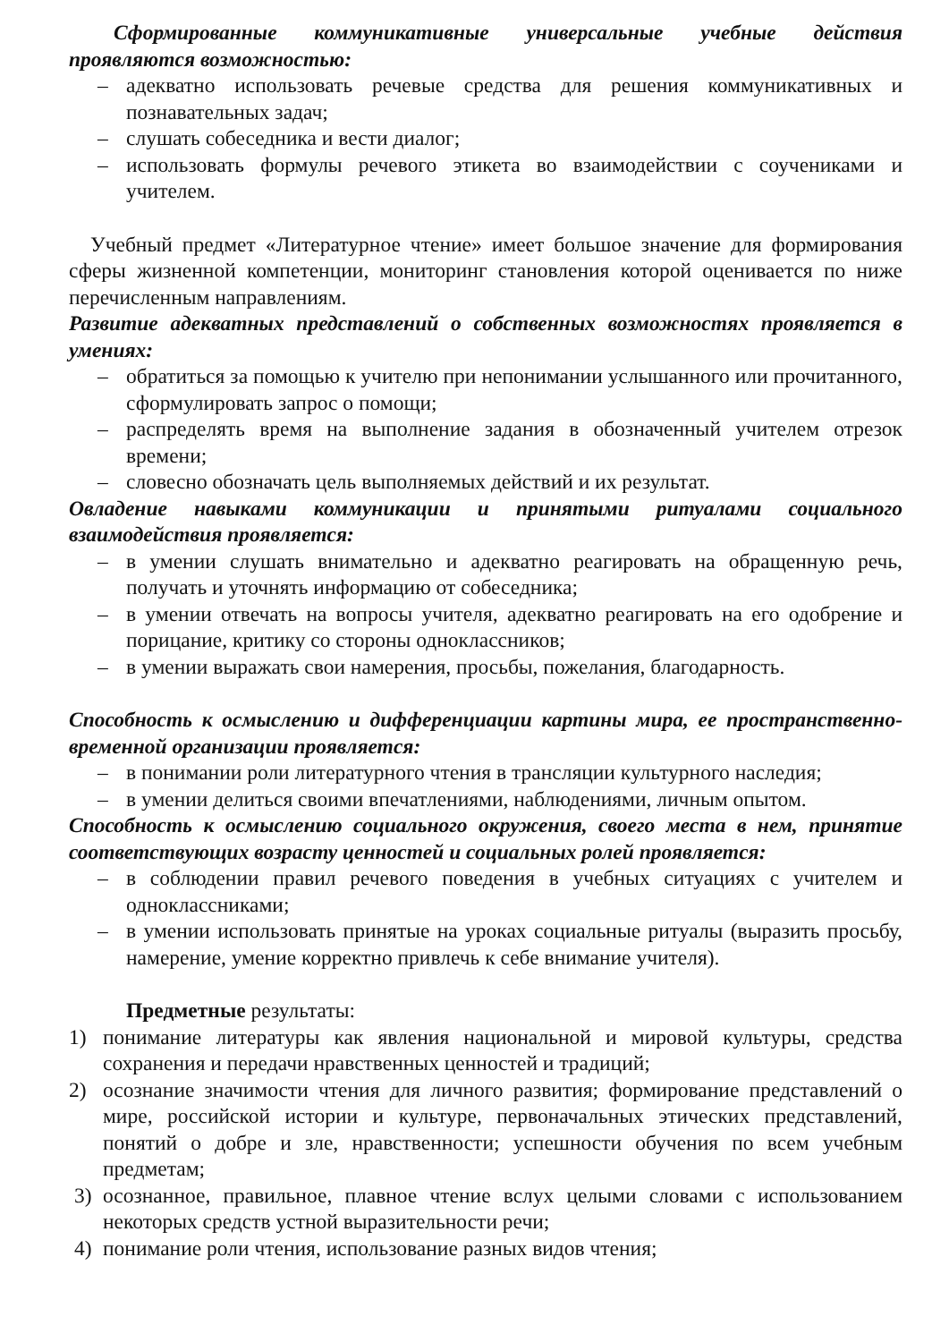Сформированные коммуникативные универсальные учебные действия проявляются возможностью:
– адекватно использовать речевые средства для решения коммуникативных и познавательных задач;
– слушать собеседника и вести диалог;
– использовать формулы речевого этикета во взаимодействии с соучениками и учителем.
Учебный предмет «Литературное чтение» имеет большое значение для формирования сферы жизненной компетенции, мониторинг становления которой оценивается по ниже перечисленным направлениям.
Развитие адекватных представлений о собственных возможностях проявляется в умениях:
– обратиться за помощью к учителю при непонимании услышанного или прочитанного, сформулировать запрос о помощи;
– распределять время на выполнение задания в обозначенный учителем отрезок времени;
– словесно обозначать цель выполняемых действий и их результат.
Овладение навыками коммуникации и принятыми ритуалами социального взаимодействия проявляется:
– в умении слушать внимательно и адекватно реагировать на обращенную речь, получать и уточнять информацию от собеседника;
– в умении отвечать на вопросы учителя, адекватно реагировать на его одобрение и порицание, критику со стороны одноклассников;
– в умении выражать свои намерения, просьбы, пожелания, благодарность.
Способность к осмыслению и дифференциации картины мира, ее пространственно- временной организации проявляется:
– в понимании роли литературного чтения в трансляции культурного наследия;
– в умении делиться своими впечатлениями, наблюдениями, личным опытом.
Способность к осмыслению социального окружения, своего места в нем, принятие соответствующих возрасту ценностей и социальных ролей проявляется:
– в соблюдении правил речевого поведения в учебных ситуациях с учителем и одноклассниками;
– в умении использовать принятые на уроках социальные ритуалы (выразить просьбу, намерение, умение корректно привлечь к себе внимание учителя).
Предметные результаты:
1) понимание литературы как явления национальной и мировой культуры, средства сохранения и передачи нравственных ценностей и традиций;
2) осознание значимости чтения для личного развития; формирование представлений о мире, российской истории и культуре, первоначальных этических представлений, понятий о добре и зле, нравственности; успешности обучения по всем учебным предметам;
3) осознанное, правильное, плавное чтение вслух целыми словами с использованием некоторых средств устной выразительности речи;
4) понимание роли чтения, использование разных видов чтения;